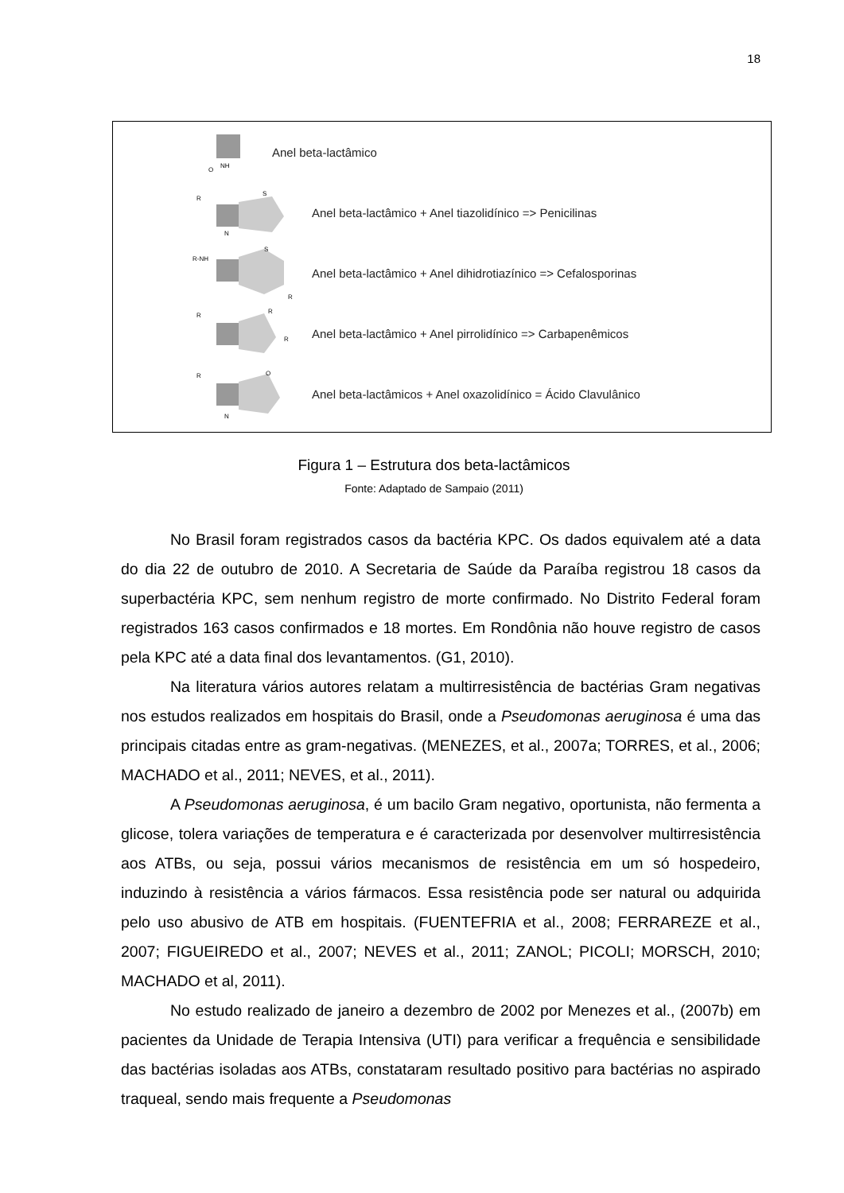18
NH
O
Anel beta-lactâmico
R
S
N
Anel beta-lactâmico + Anel tiazolidínico => Penicilinas
R-NH
S
R
Anel beta-lactâmico + Anel dihidrotiazínico => Cefalosporinas
R
R
R
Anel beta-lactâmico + Anel pirrolidínico => Carbapenêmicos
R
O
N
Anel beta-lactâmicos + Anel oxazolidínico = Ácido Clavulânico
Figura 1 – Estrutura dos beta-lactâmicos
Fonte: Adaptado de Sampaio (2011)
No Brasil foram registrados casos da bactéria KPC. Os dados equivalem até a data do dia 22 de outubro de 2010. A Secretaria de Saúde da Paraíba registrou 18 casos da superbactéria KPC, sem nenhum registro de morte confirmado. No Distrito Federal foram registrados 163 casos confirmados e 18 mortes. Em Rondônia não houve registro de casos pela KPC até a data final dos levantamentos. (G1, 2010).
Na literatura vários autores relatam a multirresistência de bactérias Gram negativas nos estudos realizados em hospitais do Brasil, onde a Pseudomonas aeruginosa é uma das principais citadas entre as gram-negativas. (MENEZES, et al., 2007a; TORRES, et al., 2006; MACHADO et al., 2011; NEVES, et al., 2011).
A Pseudomonas aeruginosa, é um bacilo Gram negativo, oportunista, não fermenta a glicose, tolera variações de temperatura e é caracterizada por desenvolver multirresistência aos ATBs, ou seja, possui vários mecanismos de resistência em um só hospedeiro, induzindo à resistência a vários fármacos. Essa resistência pode ser natural ou adquirida pelo uso abusivo de ATB em hospitais. (FUENTEFRIA et al., 2008; FERRAREZE et al., 2007; FIGUEIREDO et al., 2007; NEVES et al., 2011; ZANOL; PICOLI; MORSCH, 2010; MACHADO et al, 2011).
No estudo realizado de janeiro a dezembro de 2002 por Menezes et al., (2007b) em pacientes da Unidade de Terapia Intensiva (UTI) para verificar a frequência e sensibilidade das bactérias isoladas aos ATBs, constataram resultado positivo para bactérias no aspirado traqueal, sendo mais frequente a Pseudomonas